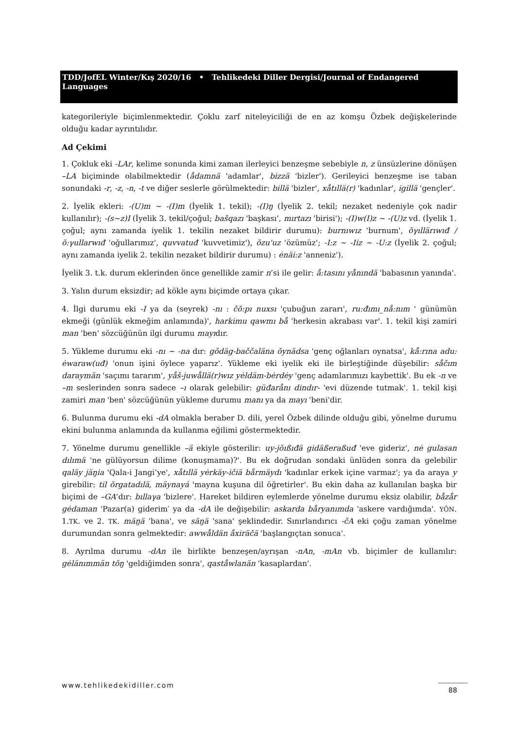TDD/JofEL Winter/Kış 2020/16 • Tehlikedeki Diller Dergisi/Journal of Endangered Languages
kategorileriyle biçimlenmektedir. Çoklu zarf niteleyiciliği de en az komşu Özbek değişkelerinde olduğu kadar ayrıntılıdır.
Ad Çekimi
1. Çokluk eki -LAr, kelime sonunda kimi zaman ilerleyici benzeşme sebebiyle n, z ünsüzlerine dönüşen –LA biçiminde olabilmektedir (ådamnä 'adamlar', bizzä 'bizler'). Gerileyici benzeşme ise taban sonundaki -r, -z, -n, -t ve diğer seslerle görülmektedir: billä 'bizler', xåtıllä(r) 'kadınlar', igillä 'gençler'.
2. İyelik ekleri: -(U)m ~ -(I)m (İyelik 1. tekil); -(I)ŋ (İyelik 2. tekil; nezaket nedeniyle çok nadir kullanılır); -(s~z)I (İyelik 3. tekil/çoğul; bašqazı 'başkası', mırtazı 'birisi'); -(I)w(I)z ~ -(U)z vd. (İyelik 1. çoğul; aynı zamanda iyelik 1. tekilin nezaket bildirir durumu): burnıwız 'burnum', ŏγıllärıwıđ / ŏ:γullarwıđ 'oğullarımız', quvvatuđ 'kuvvetimiz'), ŏzu'uz 'özümüz'; -I:z ~ -Iiz ~ -U:z (İyelik 2. çoğul; aynı zamanda iyelik 2. tekilin nezaket bildirir durumu) : ėnäi:z 'anneniz').
İyelik 3. t.k. durum eklerinden önce genellikle zamir n’si ile gelir: å:tasını yånındä 'babasının yanında'.
3. Yalın durum eksizdir; ad kökle aynı biçimde ortaya çıkar.
4. İlgi durumu eki -I ya da (seyrek) -nı : čŏ:pı nuxsı 'çubuğun zararı', ru:đımı_nå:nım ' günümün ekmeği (günlük ekmeğim anlamında)', harkimu qawmı bå 'herkesin akrabası var'. 1. tekil kişi zamiri man 'ben' sözcüğünün ilgi durumu mayıdır.
5. Yükleme durumu eki -nı ~ -na dır: gŏdäg-baččaläna ŏynädsa 'genç oğlanları oynatsa', kå:rına adu: ėwaraw(uđ) 'onun işini öylece yaparız'. Yükleme eki iyelik eki ile birleştiğinde düşebilir: såčım daraymän 'saçımı tararım', yåš-juwållä(r)wız yėldäm-bėrdėy 'genç adamlarımızı kaybettik'. Bu ek -n ve –m seslerinden sonra sadece –ı olarak gelebilir: güđarånı dindır- 'evi düzende tutmak'. 1. tekil kişi zamiri man 'ben' sözcüğünün yükleme durumu manı ya da mayı 'beni'dir.
6. Bulunma durumu eki -dA olmakla beraber D. dili, yerel Özbek dilinde olduğu gibi, yönelme durumu ekini bulunma anlamında da kullanma eğilimi göstermektedir.
7. Yönelme durumu genellikle –ä ekiyle gösterilir: uy-jŏıßıđä gidäßeraßuđ 'eve gideriz', nė gulasan dılımä 'ne gülüyorsun dilime (konuşmama)?'. Bu ek doğrudan sondaki ünlüden sonra da gelebilir qaläy jäŋia 'Qala-i Jangi’ye', xåtıllä yėrkäy-ičiä bårmäydı 'kadınlar erkek içine varmaz'; ya da araya y girebilir: til ŏrgatadılä, mäynayá 'mayna kuşuna dil öğretirler'. Bu ekin daha az kullanılan başka bir biçimi de –GA’dır: bıllaγa 'bizlere'. Hareket bildiren eylemlerde yönelme durumu eksiz olabilir, båzår gėdaman 'Pazar(a) giderim′ ya da -dA ile değişebilir: askarda båryanımda 'askere vardığımda'. YÖN. 1.TK. ve 2. TK. mäŋä 'bana', ve säŋä 'sana' şeklindedir. Sınırlandırıcı -čA eki çoğu zaman yönelme durumundan sonra gelmektedir: awwåldän åxiräčä 'başlangıçtan sonuca'.
8. Ayrılma durumu -dAn ile birlikte benzeşen/ayrışan -nAn, -mAn vb. biçimler de kullanılır: gėlänımmän tŏŋ 'geldiğimden sonra', qaståwlanän 'kasaplardan'.
www.tehlikedekidiller.com 88